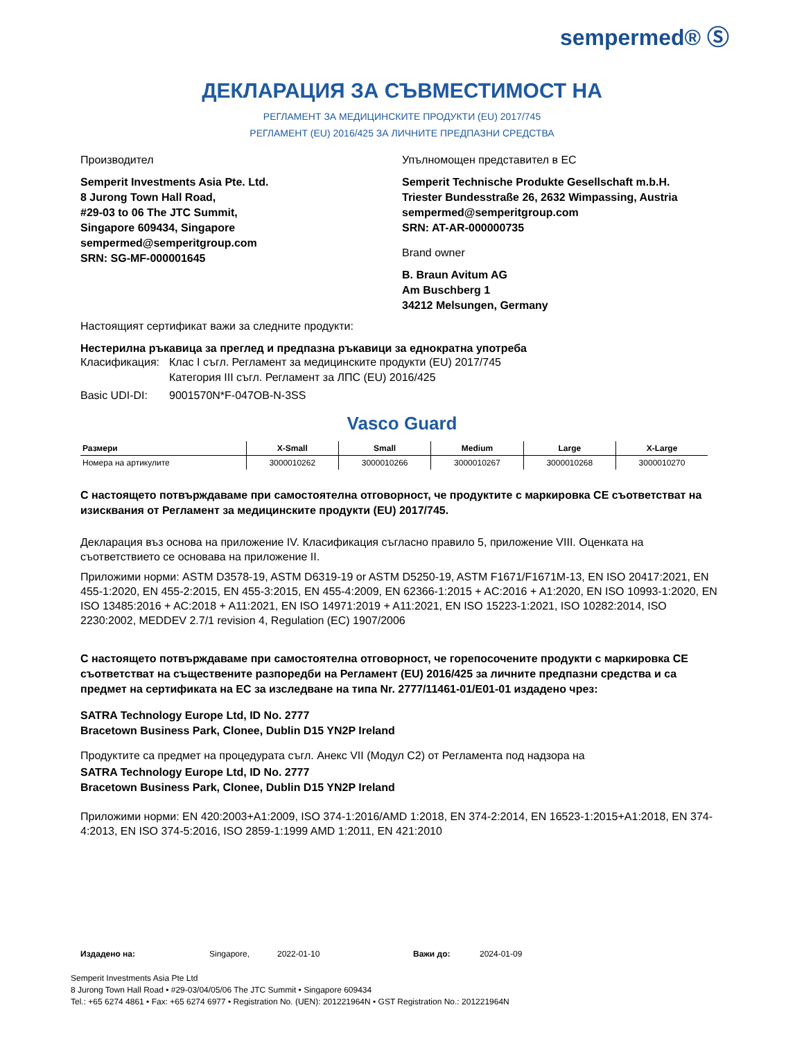sempermed® Ⓢ
ДЕКЛАРАЦИЯ ЗА СЪВМЕСТИМОСТ НА
РЕГЛАМЕНТ ЗА МЕДИЦИНСКИТЕ ПРОДУКТИ (EU) 2017/745
РЕГЛАМЕНТ (EU) 2016/425 ЗА ЛИЧНИТЕ ПРЕДПАЗНИ СРЕДСТВА
Производител
Semperit Investments Asia Pte. Ltd.
8 Jurong Town Hall Road,
#29-03 to 06 The JTC Summit,
Singapore 609434, Singapore
sempermed@semperitgroup.com
SRN: SG-MF-000001645
Упълномощен представител в ЕС
Semperit Technische Produkte Gesellschaft m.b.H.
Triester Bundesstraße 26, 2632 Wimpassing, Austria
sempermed@semperitgroup.com
SRN: AT-AR-000000735
Brand owner
B. Braun Avitum AG
Am Buschberg 1
34212 Melsungen, Germany
Настоящият сертификат важи за следните продукти:
Нестерилна ръкавица за преглед и предпазна ръкавици за еднократна употреба
| Класификация: | Клас I съгл. Регламент за медицинските продукти (EU) 2017/745 Категория III съгл. Регламент за ЛПС (EU) 2016/425 |
| Basic UDI-DI: | 9001570N*F-047OB-N-3SS |
Vasco Guard
| Размери | X-Small | Small | Medium | Large | X-Large |
| --- | --- | --- | --- | --- | --- |
| Номера на артикулите | 3000010262 | 3000010266 | 3000010267 | 3000010268 | 3000010270 |
С настоящето потвърждаваме при самостоятелна отговорност, че продуктите с маркировка CE съответстват на изисквания от Регламент за медицинските продукти (EU) 2017/745.
Декларация въз основа на приложение IV. Класификация съгласно правило 5, приложение VIII. Оценката на съответствието се основава на приложение II.
Приложими норми: ASTM D3578-19, ASTM D6319-19 or ASTM D5250-19, ASTM F1671/F1671M-13, EN ISO 20417:2021, EN 455-1:2020, EN 455-2:2015, EN 455-3:2015, EN 455-4:2009, EN 62366-1:2015 + AC:2016 + A1:2020, EN ISO 10993-1:2020, EN ISO 13485:2016 + AC:2018 + A11:2021, EN ISO 14971:2019 + A11:2021, EN ISO 15223-1:2021, ISO 10282:2014, ISO 2230:2002, MEDDEV 2.7/1 revision 4, Regulation (EC) 1907/2006
С настоящето потвърждаваме при самостоятелна отговорност, че горепосочените продукти с маркировка CE съответстват на съществените разпоредби на Регламент (EU) 2016/425 за личните предпазни средства и са предмет на сертификата на ЕС за изследване на типа Nr. 2777/11461-01/E01-01 издадено чрез:
SATRA Technology Europe Ltd, ID No. 2777
Bracetown Business Park, Clonee, Dublin D15 YN2P Ireland
Продуктите са предмет на процедурата съгл. Анекс VII (Модул C2) от Регламента под надзора на
SATRA Technology Europe Ltd, ID No. 2777
Bracetown Business Park, Clonee, Dublin D15 YN2P Ireland
Приложими норми: EN 420:2003+A1:2009, ISO 374-1:2016/AMD 1:2018, EN 374-2:2014, EN 16523-1:2015+A1:2018, EN 374-4:2013, EN ISO 374-5:2016, ISO 2859-1:1999 AMD 1:2011, EN 421:2010
Издадено на: Singapore, 2022-01-10 Важи до: 2024-01-09
Semperit Investments Asia Pte Ltd
8 Jurong Town Hall Road • #29-03/04/05/06 The JTC Summit • Singapore 609434
Tel.: +65 6274 4861 • Fax: +65 6274 6977 • Registration No. (UEN): 201221964N • GST Registration No.: 201221964N